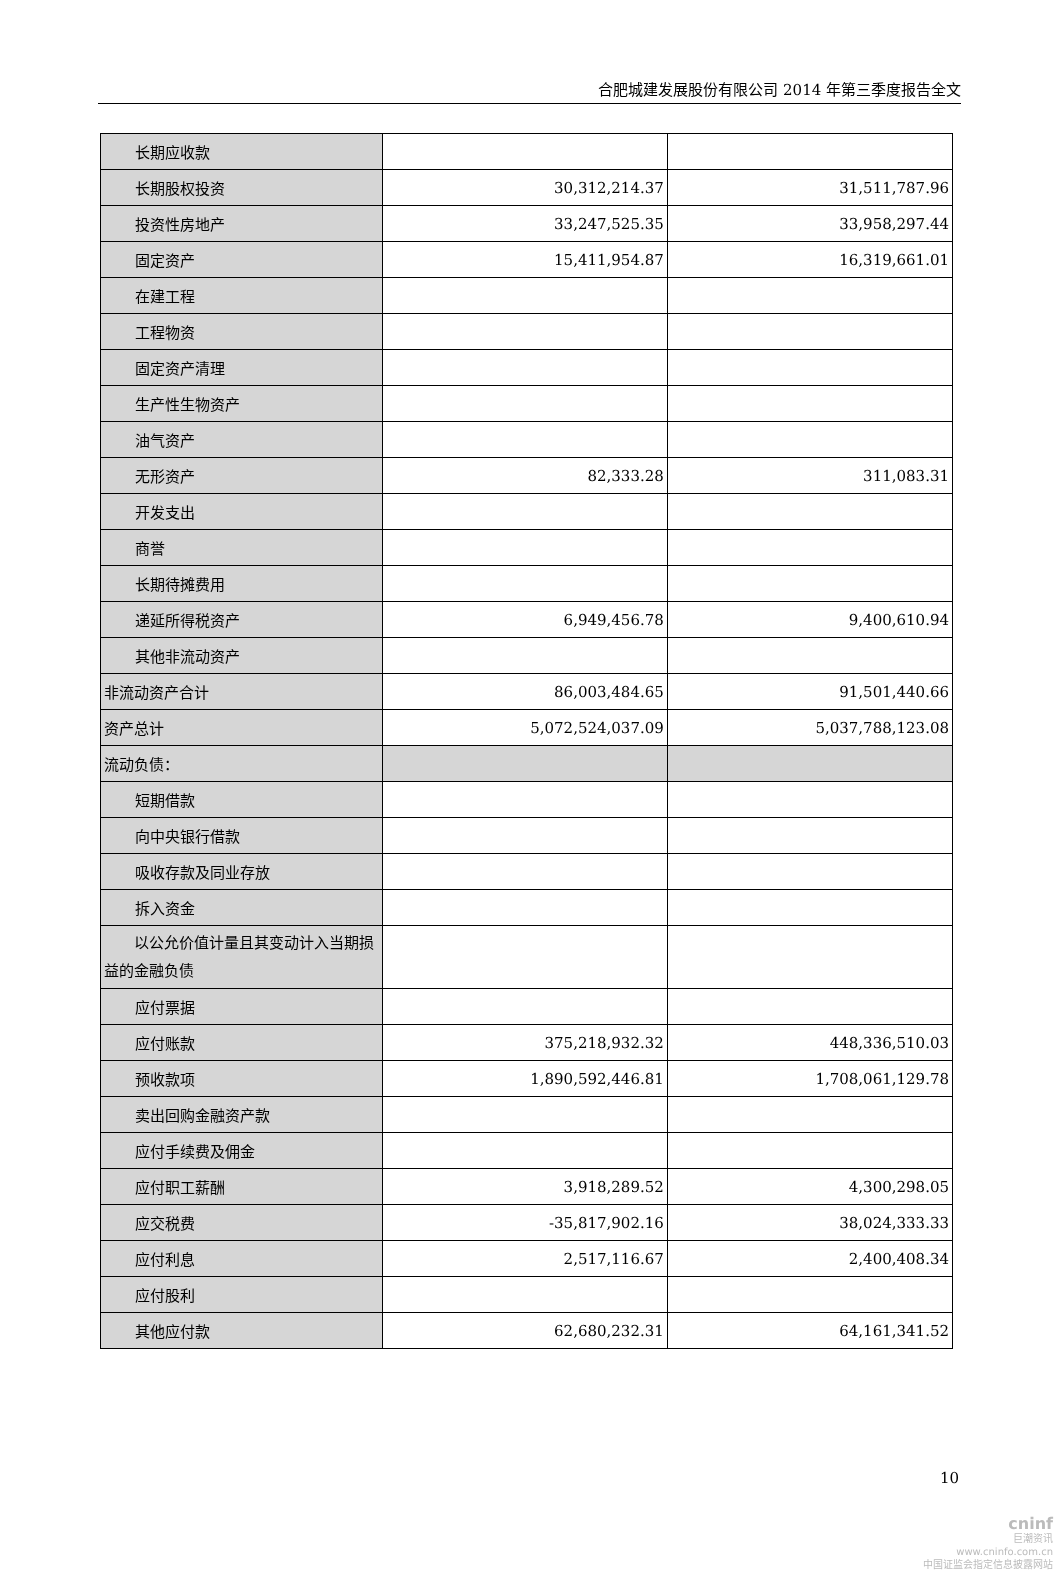合肥城建发展股份有限公司 2014 年第三季度报告全文
| 长期应收款 | | |
| 长期股权投资 | 30,312,214.37 | 31,511,787.96 |
| 投资性房地产 | 33,247,525.35 | 33,958,297.44 |
| 固定资产 | 15,411,954.87 | 16,319,661.01 |
| 在建工程 | | |
| 工程物资 | | |
| 固定资产清理 | | |
| 生产性生物资产 | | |
| 油气资产 | | |
| 无形资产 | 82,333.28 | 311,083.31 |
| 开发支出 | | |
| 商誉 | | |
| 长期待摊费用 | | |
| 递延所得税资产 | 6,949,456.78 | 9,400,610.94 |
| 其他非流动资产 | | |
| 非流动资产合计 | 86,003,484.65 | 91,501,440.66 |
| 资产总计 | 5,072,524,037.09 | 5,037,788,123.08 |
| 流动负债： | | |
| 短期借款 | | |
| 向中央银行借款 | | |
| 吸收存款及同业存放 | | |
| 拆入资金 | | |
| 以公允价值计量且其变动计入当期损益的金融负债 | | |
| 应付票据 | | |
| 应付账款 | 375,218,932.32 | 448,336,510.03 |
| 预收款项 | 1,890,592,446.81 | 1,708,061,129.78 |
| 卖出回购金融资产款 | | |
| 应付手续费及佣金 | | |
| 应付职工薪酬 | 3,918,289.52 | 4,300,298.05 |
| 应交税费 | -35,817,902.16 | 38,024,333.33 |
| 应付利息 | 2,517,116.67 | 2,400,408.34 |
| 应付股利 | | |
| 其他应付款 | 62,680,232.31 | 64,161,341.52 |
10
cninf
巨潮资讯
www.cninfo.com.cn
中国证监会指定信息披露网站